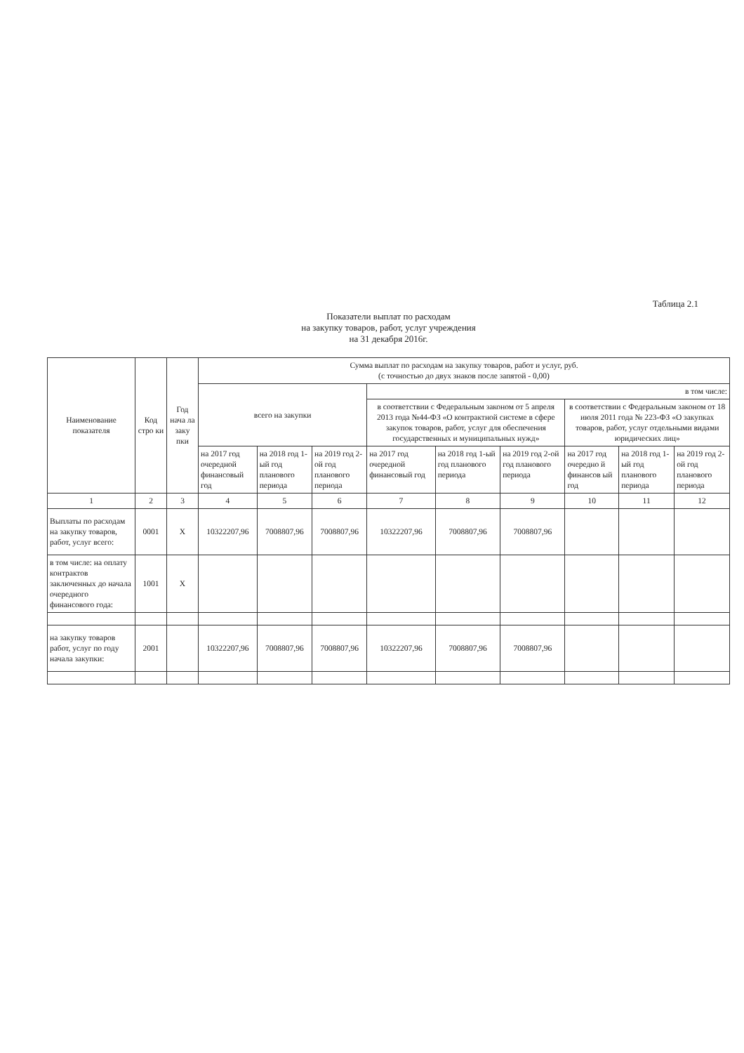Таблица 2.1
Показатели выплат по расходам
на закупку товаров, работ, услуг учреждения
на 31 декабря 2016г.
| Наименование показателя | Код стро ки | Год нача ла заку пки | Сумма выплат по расходам на закупку товаров, работ и услуг, руб. (с точностью до двух знаков после запятой - 0,00) | | | | | | | | |
| --- | --- | --- | --- | --- | --- | --- | --- | --- | --- | --- | --- |
| | | | всего на закупки | | | в том числе: | | | | | |
| | | | | | | в соответствии с Федеральным законом от 5 апреля 2013 года №44-ФЗ «О контрактной системе в сфере закупок товаров, работ, услуг для обеспечения государственных и муниципальных нужд» | | | в соответствии с Федеральным законом от 18 июля 2011 года № 223-ФЗ «О закупках товаров, работ, услуг отдельными видами юридических лиц» | | |
| | | | на 2017 год очередной финансовый год | на 2018 год 1-ый год планового периода | на 2019 год 2-ой год планового периода | на 2017 год очередной финансовый год | на 2018 год 1-ый год планового периода | на 2019 год 2-ой год планового периода | на 2017 год очередно й финансов ый год | на 2018 год 1-ый год планового периода | на 2019 год 2-ой год планового периода |
| 1 | 2 | 3 | 4 | 5 | 6 | 7 | 8 | 9 | 10 | 11 | 12 |
| Выплаты по расходам на закупку товаров, работ, услуг всего: | 0001 | X | 10322207,96 | 7008807,96 | 7008807,96 | 10322207,96 | 7008807,96 | 7008807,96 | | | |
| в том числе: на оплату контрактов заключенных до начала очередного финансового года: | 1001 | X | | | | | | | | | |
| на закупку товаров работ, услуг по году начала закупки: | 2001 | | 10322207,96 | 7008807,96 | 7008807,96 | 10322207,96 | 7008807,96 | 7008807,96 | | | |